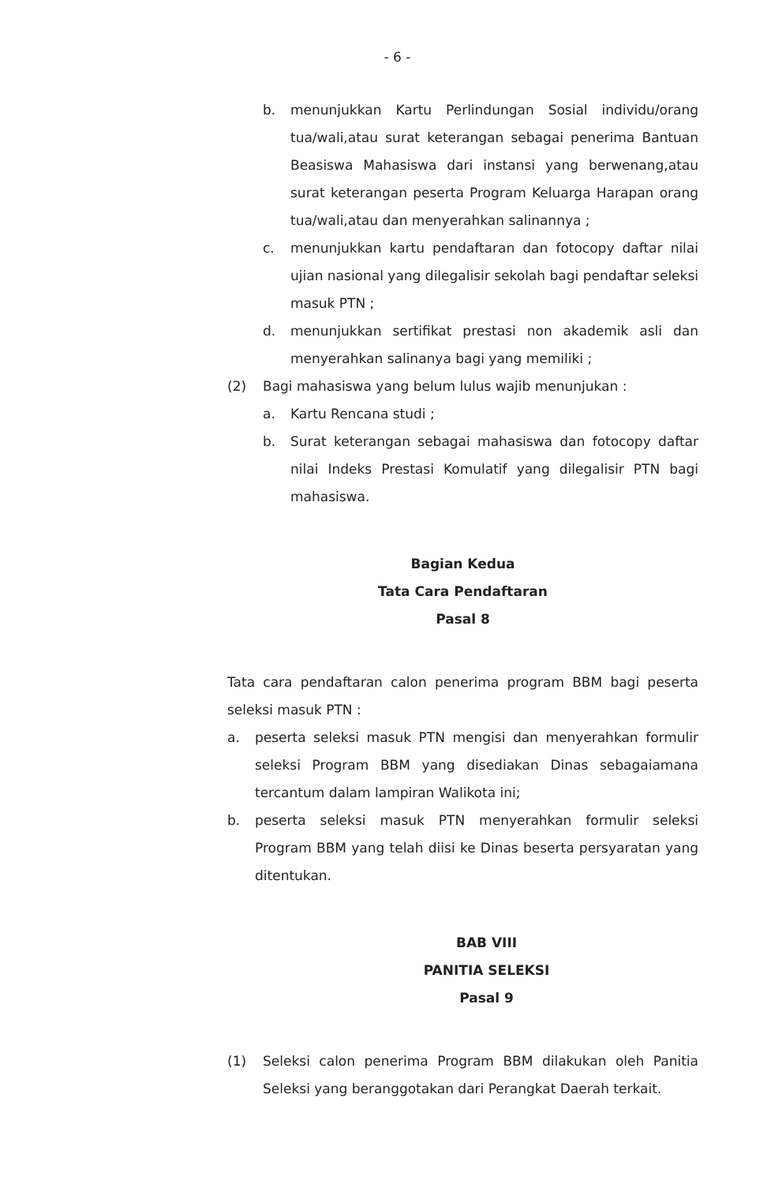- 6 -
b. menunjukkan Kartu Perlindungan Sosial individu/orang tua/wali,atau surat keterangan sebagai penerima Bantuan Beasiswa Mahasiswa dari instansi yang berwenang,atau surat keterangan peserta Program Keluarga Harapan orang tua/wali,atau dan menyerahkan salinannya ;
c. menunjukkan kartu pendaftaran dan fotocopy daftar nilai ujian nasional yang dilegalisir sekolah bagi pendaftar seleksi masuk PTN ;
d. menunjukkan sertifikat prestasi non akademik asli dan menyerahkan salinanya bagi yang memiliki ;
(2) Bagi mahasiswa yang belum lulus wajib menunjukan :
a. Kartu Rencana studi ;
b. Surat keterangan sebagai mahasiswa dan fotocopy daftar nilai Indeks Prestasi Komulatif yang dilegalisir PTN bagi mahasiswa.
Bagian Kedua
Tata Cara Pendaftaran
Pasal 8
Tata cara pendaftaran calon penerima program BBM bagi peserta seleksi masuk PTN :
a. peserta seleksi masuk PTN mengisi dan menyerahkan formulir seleksi Program BBM yang disediakan Dinas sebagaiamana tercantum dalam lampiran Walikota ini;
b. peserta seleksi masuk PTN menyerahkan formulir seleksi Program BBM yang telah diisi ke Dinas beserta persyaratan yang ditentukan.
BAB VIII
PANITIA SELEKSI
Pasal 9
(1) Seleksi calon penerima Program BBM dilakukan oleh Panitia Seleksi yang beranggotakan dari Perangkat Daerah terkait.